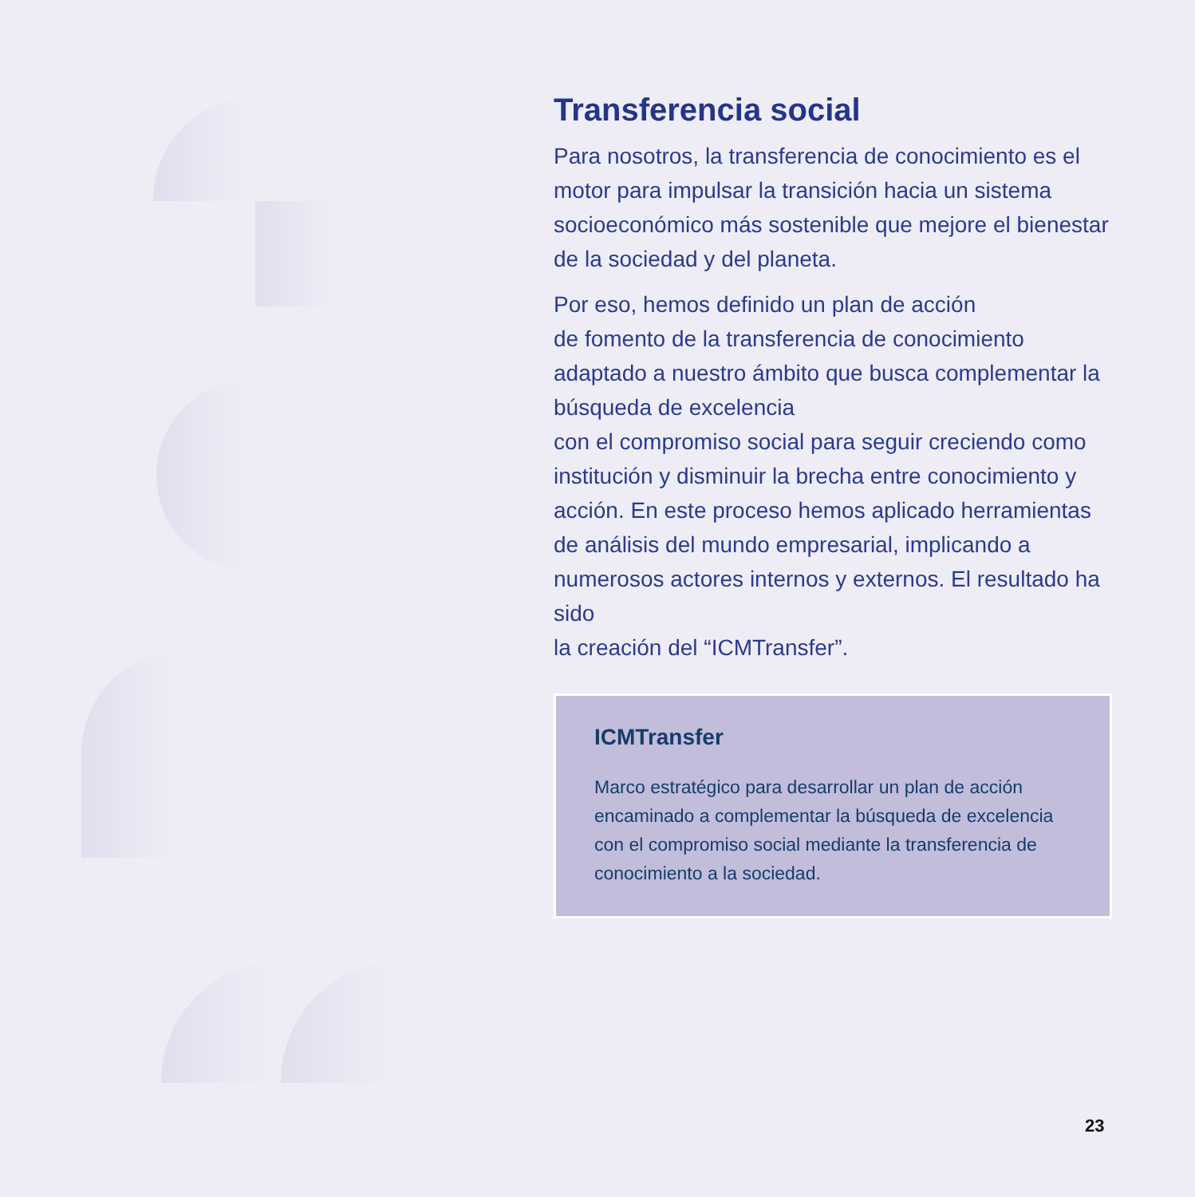Transferencia social
Para nosotros, la transferencia de conocimiento es el motor para impulsar la transición hacia un sistema socioeconómico más sostenible que mejore el bienestar de la sociedad y del planeta.
Por eso, hemos definido un plan de acción
de fomento de la transferencia de conocimiento adaptado a nuestro ámbito que busca complementar la búsqueda de excelencia
con el compromiso social para seguir creciendo como institución y disminuir la brecha entre conocimiento y acción. En este proceso hemos aplicado herramientas de análisis del mundo empresarial, implicando a numerosos actores internos y externos. El resultado ha sido
la creación del “ICMTransfer”.
ICMTransfer
Marco estratégico para desarrollar un plan de acción encaminado a complementar la búsqueda de excelencia con el compromiso social mediante la transferencia de conocimiento a la sociedad.
23